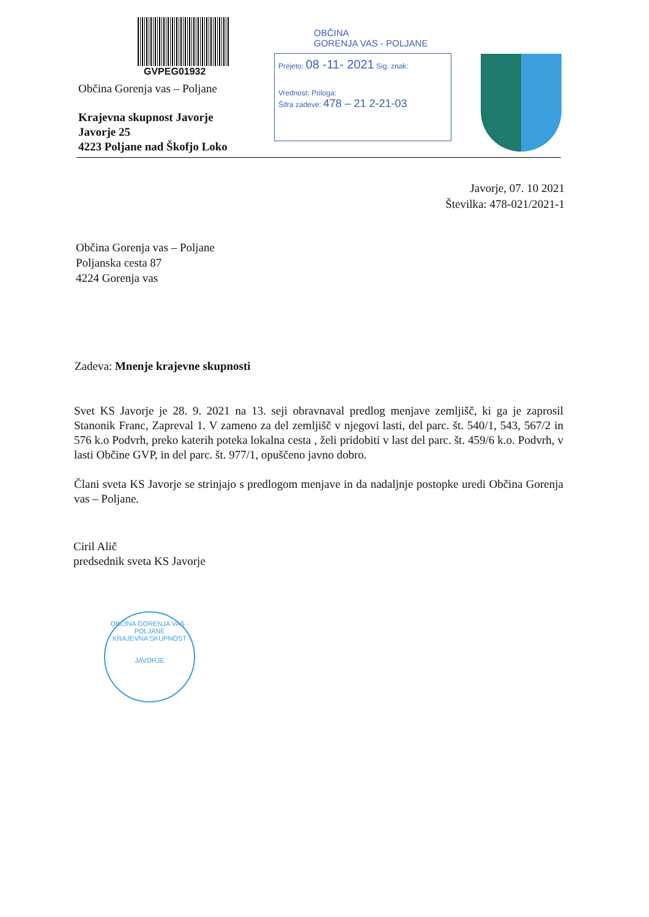GVPEG01932
Občina Gorenja vas – Poljane
Krajevna skupnost Javorje
Javorje 25
4223 Poljane nad Škofjo Loko
OBČINA
GORENJA VAS - POLJANE
Prejeto: 08 -11- 2021 Sig. znak:
Vrednost: Priloga:
Šifra zadeve: 478 – 21 2-21-03
Javorje, 07. 10 2021
Številka: 478-021/2021-1
Občina Gorenja vas – Poljane
Poljanska cesta 87
4224 Gorenja vas
Zadeva: Mnenje krajevne skupnosti
Svet KS Javorje je 28. 9. 2021 na 13. seji obravnaval predlog menjave zemljišč, ki ga je zaprosil Stanonik Franc, Zapreval 1. V zameno za del zemljišč v njegovi lasti, del parc. št. 540/1, 543, 567/2 in 576 k.o Podvrh, preko katerih poteka lokalna cesta , želi pridobiti v last del parc. št. 459/6 k.o. Podvrh, v lasti Občine GVP, in del parc. št. 977/1, opuščeno javno dobro.
Člani sveta KS Javorje se strinjajo s predlogom menjave in da nadaljnje postopke uredi Občina Gorenja vas – Poljane.
Ciril Alič
predsednik sveta KS Javorje
OBČINA GORENJA VAS - POLJANE
KRAJEVNA SKUPNOST
JAVORJE